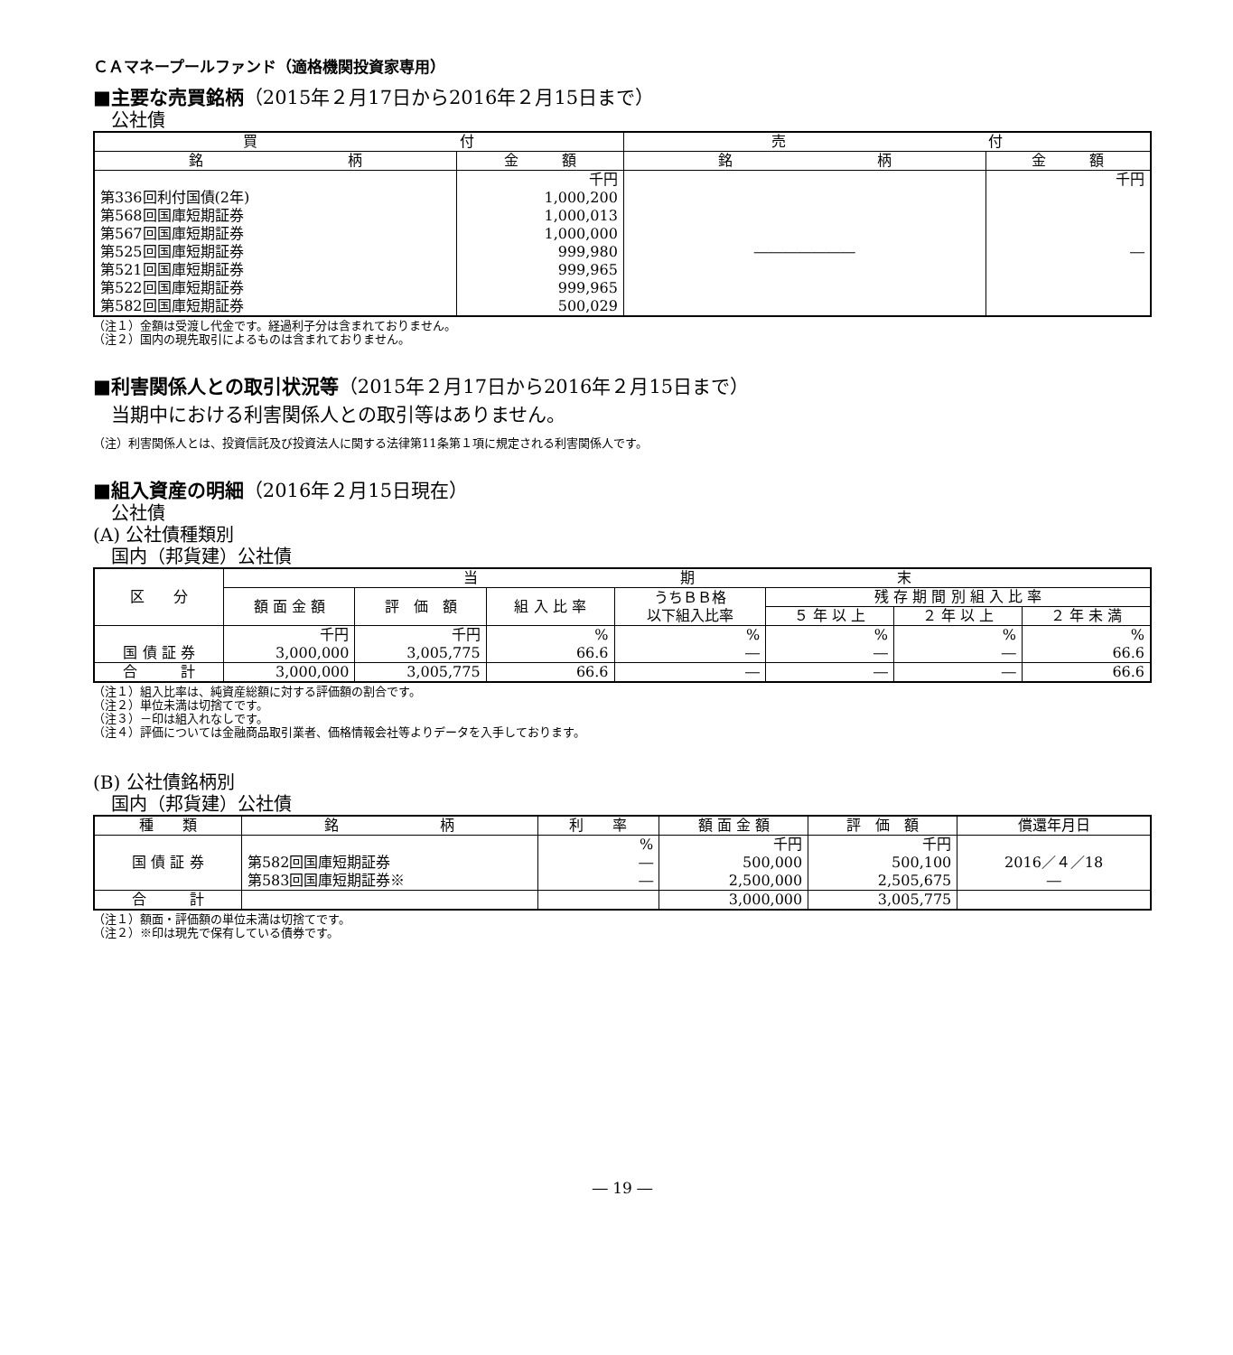ＣＡマネープールファンド（適格機関投資家専用）
■主要な売買銘柄（2015年２月17日から2016年２月15日まで）
公社債
| 買 付 | | 売 付 | |
| --- | --- | --- | --- |
| 銘 柄 | 金 額 | 銘 柄 | 金 額 |
| | 千円 | | 千円 |
| 第336回利付国債(2年) | 1,000,200 | | |
| 第568回国庫短期証券 | 1,000,013 | | |
| 第567回国庫短期証券 | 1,000,000 | | |
| 第525回国庫短期証券 | 999,980 | ――――――― | ― |
| 第521回国庫短期証券 | 999,965 | | |
| 第522回国庫短期証券 | 999,965 | | |
| 第582回国庫短期証券 | 500,029 | | |
（注１）金額は受渡し代金です。経過利子分は含まれておりません。
（注２）国内の現先取引によるものは含まれておりません。
■利害関係人との取引状況等（2015年２月17日から2016年２月15日まで）
当期中における利害関係人との取引等はありません。
（注）利害関係人とは、投資信託及び投資法人に関する法律第11条第１項に規定される利害関係人です。
■組入資産の明細（2016年２月15日現在）
公社債
(A) 公社債種類別
国内（邦貨建）公社債
| 区 分 | 当 期 末 | | | | | | |
| --- | --- | --- | --- | --- | --- | --- | --- |
| | 額 面 金 額 | 評 価 額 | 組 入 比 率 | うちＢＢ格 以下組入比率 | 残 存 期 間 別 組 入 比 率 | | |
| | | | | | ５ 年 以 上 | ２ 年 以 上 | ２ 年 未 満 |
| | 千円 | 千円 | % | % | % | % | % |
| 国 債 証 券 | 3,000,000 | 3,005,775 | 66.6 | ― | ― | ― | 66.6 |
| 合 計 | 3,000,000 | 3,005,775 | 66.6 | ― | ― | ― | 66.6 |
（注１）組入比率は、純資産総額に対する評価額の割合です。
（注２）単位未満は切捨てです。
（注３）－印は組入れなしです。
（注４）評価については金融商品取引業者、価格情報会社等よりデータを入手しております。
(B) 公社債銘柄別
国内（邦貨建）公社債
| 種 類 | 銘 柄 | 利 率 | 額 面 金 額 | 評 価 額 | 償還年月日 |
| --- | --- | --- | --- | --- | --- |
| 国 債 証 券 | 第582回国庫短期証券 第583回国庫短期証券※ | % ― ― | 千円 500,000 2,500,000 | 千円 500,100 2,505,675 | 2016／４／18 ― |
| 合 計 | | | 3,000,000 | 3,005,775 | |
（注１）額面・評価額の単位未満は切捨てです。
（注２）※印は現先で保有している債券です。
― 19 ―